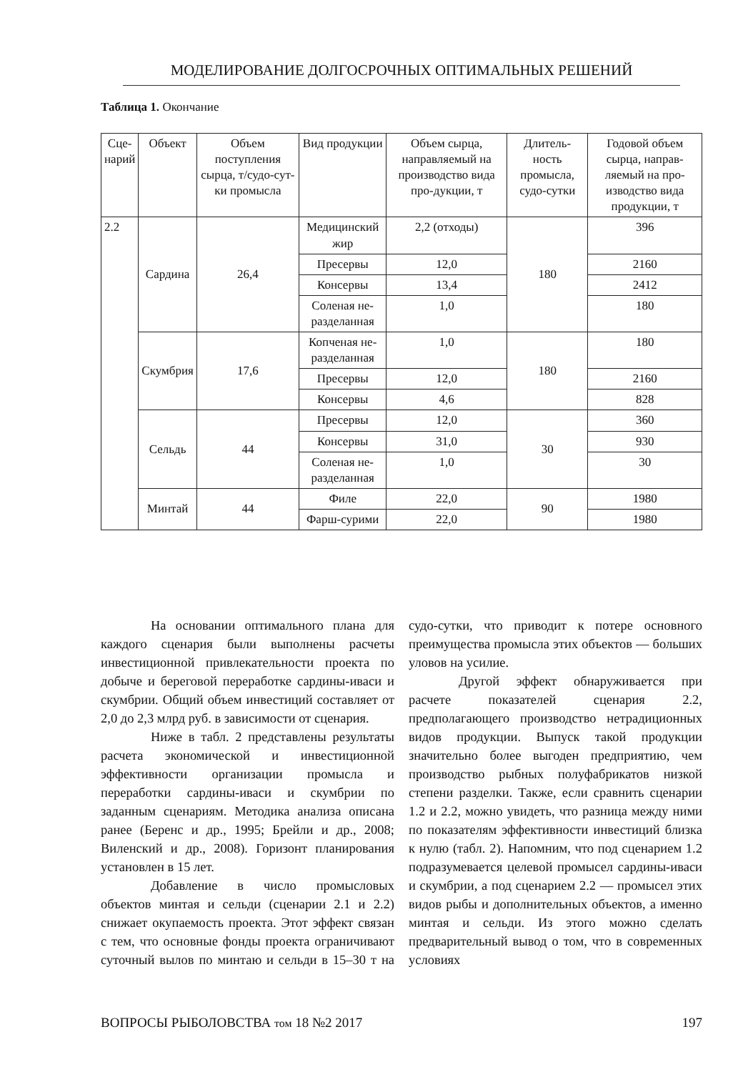МОДЕЛИРОВАНИЕ ДОЛГОСРОЧНЫХ ОПТИМАЛЬНЫХ РЕШЕНИЙ
Таблица 1. Окончание
| Сце- нарий | Объект | Объем поступления сырца, т/судо-сут-ки промысла | Вид продукции | Объем сырца, направляемый на производство вида про-дукции, т | Длитель-ность промысла, судо-сутки | Годовой объем сырца, направ-ляемый на про-изводство вида продукции, т |
| --- | --- | --- | --- | --- | --- | --- |
| 2.2 | Сардина | 26,4 | Медицинский жир | 2,2 (отходы) | 180 | 396 |
| | | | Пресервы | 12,0 | | 2160 |
| | | | Консервы | 13,4 | | 2412 |
| | | | Соленая не-разделанная | 1,0 | | 180 |
| | Скумбрия | 17,6 | Копченая не-разделанная | 1,0 | 180 | 180 |
| | | | Пресервы | 12,0 | | 2160 |
| | | | Консервы | 4,6 | | 828 |
| | Сельдь | 44 | Пресервы | 12,0 | 30 | 360 |
| | | | Консервы | 31,0 | | 930 |
| | | | Соленая не-разделанная | 1,0 | | 30 |
| | Минтай | 44 | Филе | 22,0 | 90 | 1980 |
| | | | Фарш-сурими | 22,0 | | 1980 |
На основании оптимального плана для каждого сценария были выполнены расчеты инвестиционной привлекательности проекта по добыче и береговой переработке сардины-иваси и скумбрии. Общий объем инвестиций составляет от 2,0 до 2,3 млрд руб. в зависимости от сценария.
Ниже в табл. 2 представлены результаты расчета экономической и инвестиционной эффективности организации промысла и переработки сардины-иваси и скумбрии по заданным сценариям. Методика анализа описана ранее (Беренс и др., 1995; Брейли и др., 2008; Виленский и др., 2008). Горизонт планирования установлен в 15 лет.
Добавление в число промысловых объектов минтая и сельди (сценарии 2.1 и 2.2) снижает окупаемость проекта. Этот эффект связан с тем, что основные фонды проекта ограничивают суточный вылов по минтаю и сельди в 15–30 т на судо-сутки, что приводит к потере основного преимущества промысла этих объектов — больших уловов на усилие.
Другой эффект обнаруживается при расчете показателей сценария 2.2, предполагающего производство нетрадиционных видов продукции. Выпуск такой продукции значительно более выгоден предприятию, чем производство рыбных полуфабрикатов низкой степени разделки. Также, если сравнить сценарии 1.2 и 2.2, можно увидеть, что разница между ними по показателям эффективности инвестиций близка к нулю (табл. 2). Напомним, что под сценарием 1.2 подразумевается целевой промысел сардины-иваси и скумбрии, а под сценарием 2.2 — промысел этих видов рыбы и дополнительных объектов, а именно минтая и сельди. Из этого можно сделать предварительный вывод о том, что в современных условиях
ВОПРОСЫ РЫБОЛОВСТВА том 18 №2 2017 197